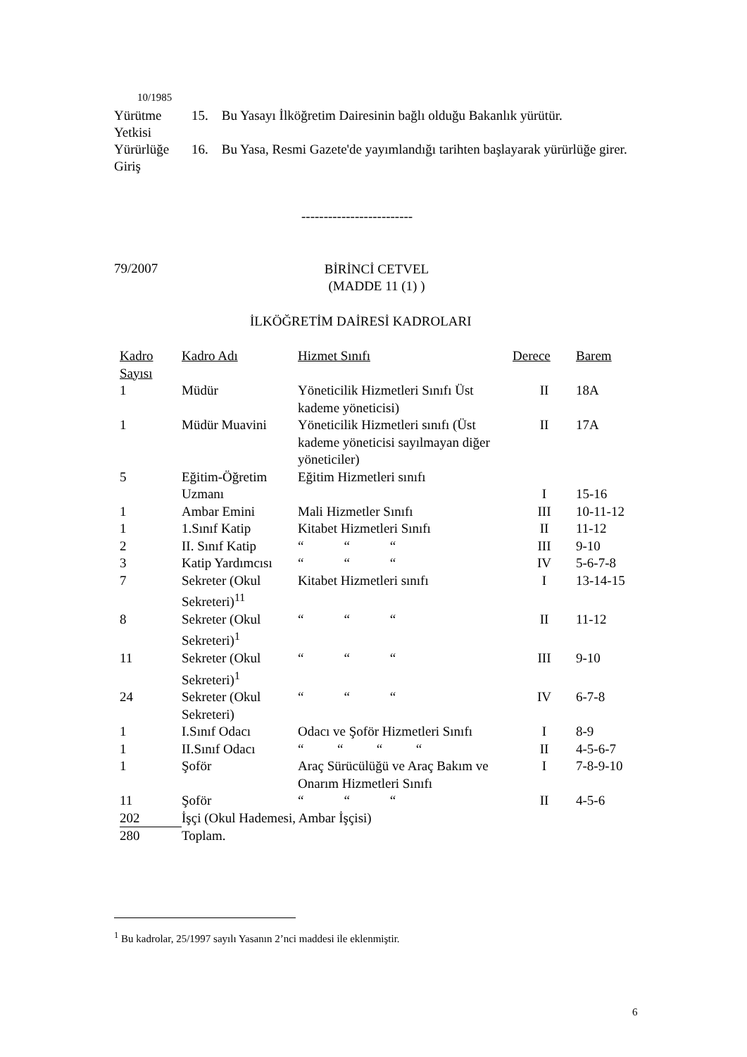10/1985
Yürütme
Yetkisi
15. Bu Yasayı İlköğretim Dairesinin bağlı olduğu Bakanlık yürütür.
Yürürlüğe
Giriş
16. Bu Yasa, Resmi Gazete'de yayımlandığı tarihten başlayarak yürürlüğe girer.
-------------------------
79/2007
BİRİNCİ CETVEL
(MADDE 11 (1) )
İLKÖĞRETİM DAİRESİ KADROLARI
| Kadro Sayısı | Kadro Adı | Hizmet Sınıfı | Derece | Barem |
| 1 | Müdür | Yöneticilik Hizmetleri Sınıfı Üst kademe yöneticisi) | II | 18A |
| 1 | Müdür Muavini | Yöneticilik Hizmetleri sınıfı (Üst kademe yöneticisi sayılmayan diğer yöneticiler) | II | 17A |
| 5 | Eğitim-Öğretim Uzmanı | Eğitim Hizmetleri sınıfı | I | 15-16 |
| 1 | Ambar Emini | Mali Hizmetler Sınıfı | III | 10-11-12 |
| 1 | 1.Sınıf Katip | Kitabet Hizmetleri Sınıfı | II | 11-12 |
| 2 | II. Sınıf Katip | “ “ “ | III | 9-10 |
| 3 | Katip Yardımcısı | “ “ “ | IV | 5-6-7-8 |
| 7 | Sekreter (Okul Sekreteri)<sup>11</sup> | Kitabet Hizmetleri sınıfı | I | 13-14-15 |
| 8 | Sekreter (Okul Sekreteri)<sup>1</sup> | “ “ “ | II | 11-12 |
| 11 | Sekreter (Okul Sekreteri)<sup>1</sup> | “ “ “ | III | 9-10 |
| 24 | Sekreter (Okul Sekreteri) | “ “ “ | IV | 6-7-8 |
| 1 | I.Sınıf Odacı | Odacı ve Şoför Hizmetleri Sınıfı | I | 8-9 |
| 1 | II.Sınıf Odacı | “ “ “ “ | II | 4-5-6-7 |
| 1 | Şoför | Araç Sürücülüğü ve Araç Bakım ve Onarım Hizmetleri Sınıfı | I | 7-8-9-10 |
| 11 | Şoför | “ “ “ | II | 4-5-6 |
| 202 | İşçi (Okul Hademesi, Ambar İşçisi) | | | |
| 280 | Toplam. | | | |
<sup>1</sup> Bu kadrolar, 25/1997 sayılı Yasanın 2’nci maddesi ile eklenmiştir.
6